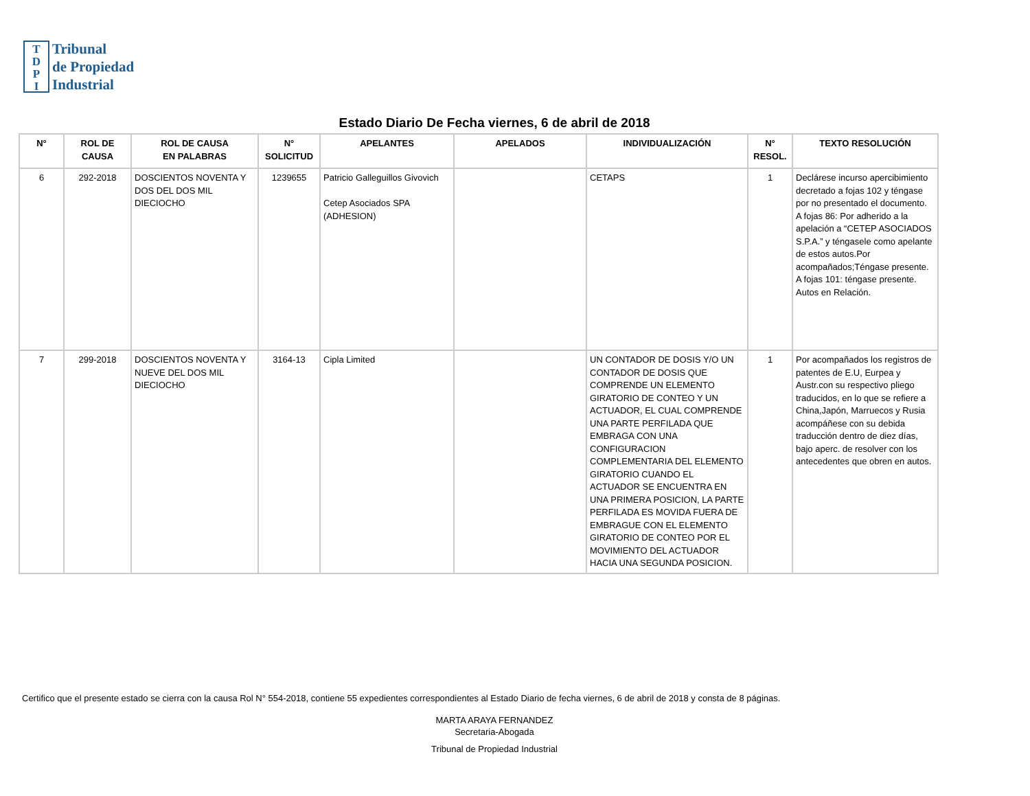T
D
P
I
Tribunal
de Propiedad
Industrial
Estado Diario De Fecha viernes, 6 de abril de 2018
| N° | ROL DE CAUSA | ROL DE CAUSA EN PALABRAS | N° SOLICITUD | APELANTES | APELADOS | INDIVIDUALIZACIÓN | N° RESOL. | TEXTO RESOLUCIÓN |
| --- | --- | --- | --- | --- | --- | --- | --- | --- |
| 6 | 292-2018 | DOSCIENTOS NOVENTA Y DOS DEL DOS MIL DIECIOCHO | 1239655 | Patricio Galleguillos Givovich Cetep Asociados SPA (ADHESION) | | CETAPS | 1 | Declárese incurso apercibimiento decretado a fojas 102 y téngase por no presentado el documento. A fojas 86: Por adherido a la apelación a “CETEP ASOCIADOS S.P.A.” y téngasele como apelante de estos autos.Por acompañados;Téngase presente. A fojas 101: téngase presente. Autos en Relación. |
| 7 | 299-2018 | DOSCIENTOS NOVENTA Y NUEVE DEL DOS MIL DIECIOCHO | 3164-13 | Cipla Limited | | UN CONTADOR DE DOSIS Y/O UN CONTADOR DE DOSIS QUE COMPRENDE UN ELEMENTO GIRATORIO DE CONTEO Y UN ACTUADOR, EL CUAL COMPRENDE UNA PARTE PERFILADA QUE EMBRAGA CON UNA CONFIGURACION COMPLEMENTARIA DEL ELEMENTO GIRATORIO CUANDO EL ACTUADOR SE ENCUENTRA EN UNA PRIMERA POSICION, LA PARTE PERFILADA ES MOVIDA FUERA DE EMBRAGUE CON EL ELEMENTO GIRATORIO DE CONTEO POR EL MOVIMIENTO DEL ACTUADOR HACIA UNA SEGUNDA POSICION. | 1 | Por acompañados los registros de patentes de E.U, Eurpea y Austr.con su respectivo pliego traducidos, en lo que se refiere a China,Japón, Marruecos y Rusia acompáñese con su debida traducción dentro de diez días, bajo aperc. de resolver con los antecedentes que obren en autos. |
Certifico que el presente estado se cierra con la causa Rol N° 554-2018, contiene 55 expedientes correspondientes al Estado Diario de fecha viernes, 6 de abril de 2018 y consta de 8 páginas.
MARTA ARAYA FERNANDEZ
Secretaria-Abogada
Tribunal de Propiedad Industrial